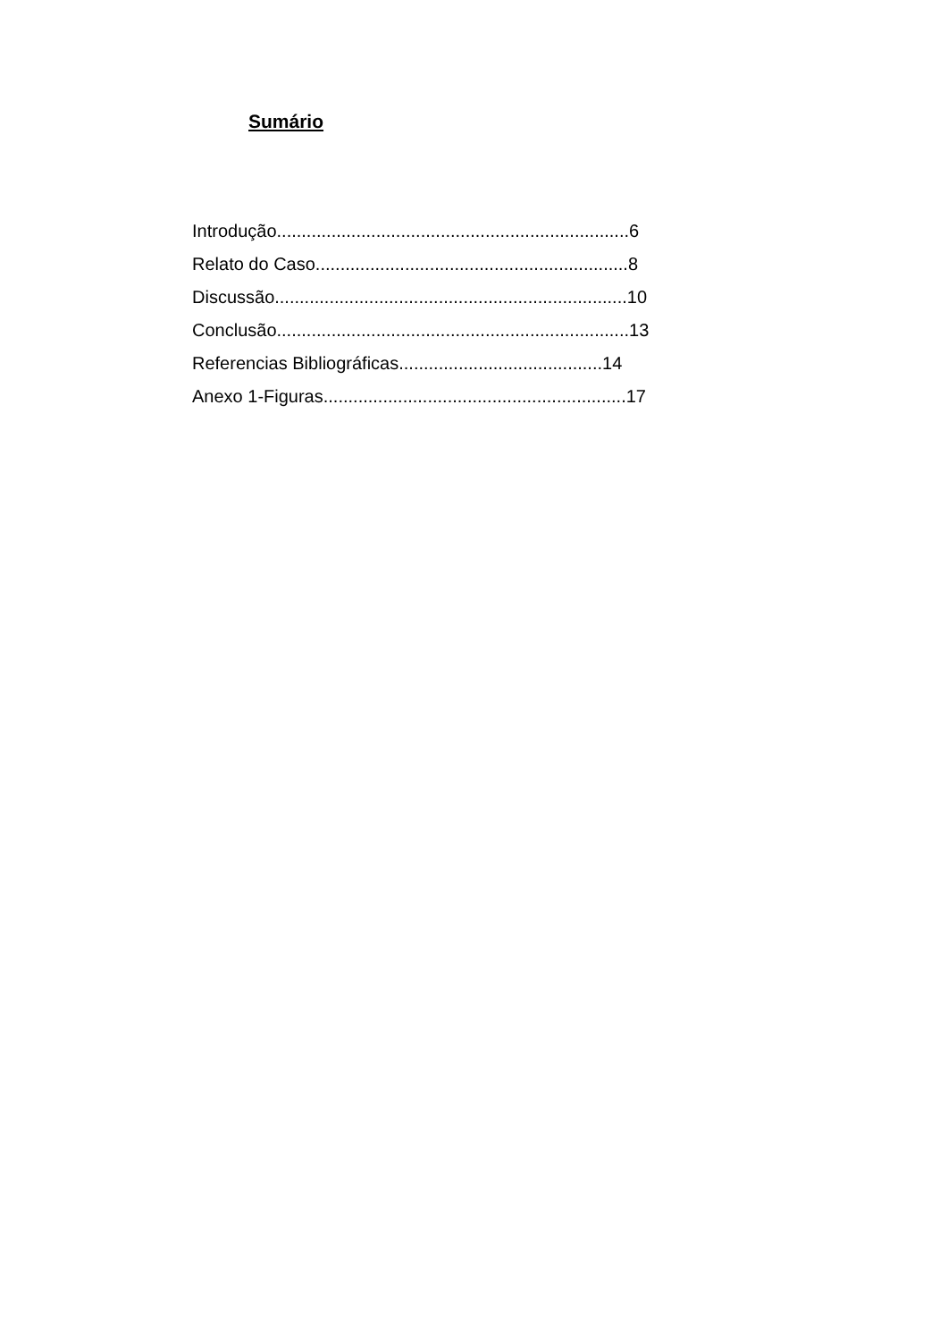Sumário
Introdução.......................................................................6
Relato do Caso...............................................................8
Discussão.......................................................................10
Conclusão.......................................................................13
Referencias Bibliográficas.........................................14
Anexo 1-Figuras.............................................................17